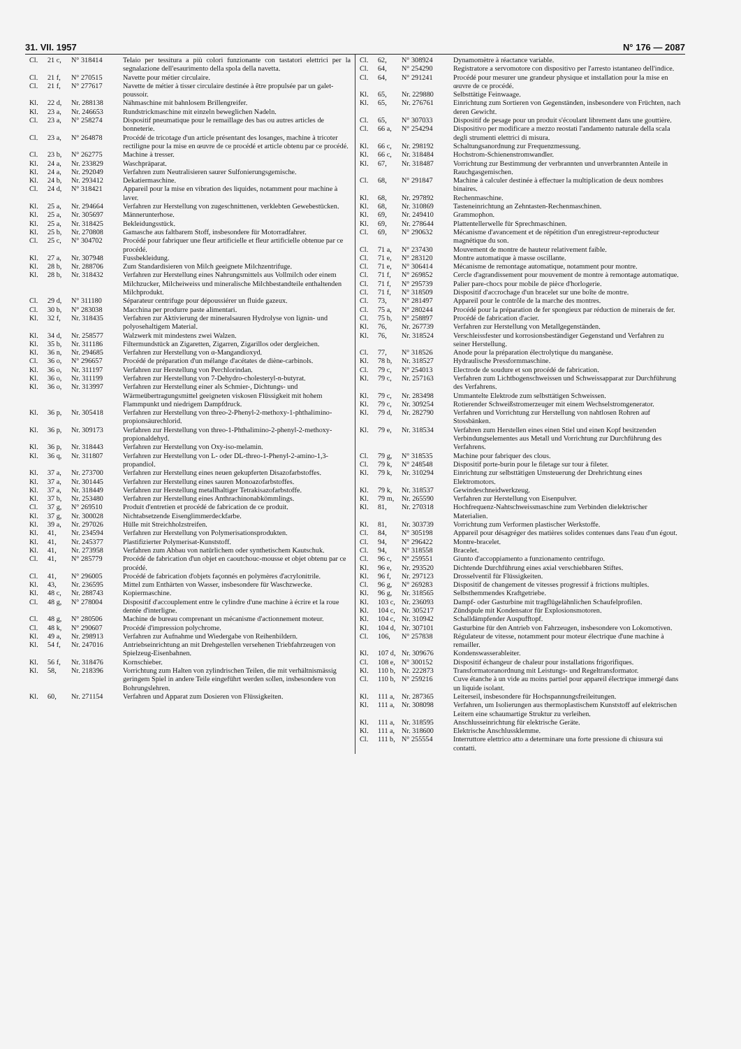31. VII. 1957 N° 176 — 2087
| Cl. | 21 c, | N° 318414 | Telaio per tessitura a più colori funzionante con tastatori elettrici per la segnalazione dell'esaurimento della spola della navetta. |
| Cl. | 21 f, | N° 270515 | Navette pour métier circulaire. |
| Cl. | 21 f, | N° 277617 | Navette de métier à tisser circulaire destinée à être propulsée par un galet-poussoir. |
| Kl. | 22 d, | Nr. 288138 | Nähmaschine mit bahnlosem Brillengreifer. |
| Kl. | 23 a, | Nr. 246653 | Rundstrickmaschine mit einzeln beweglichen Nadeln. |
| Cl. | 23 a, | N° 258274 | Dispositif pneumatique pour le remaillage des bas ou autres articles de bonneterie. |
| Cl. | 23 a, | N° 264878 | Procédé de tricotage d'un article présentant des losanges, machine à tricoter rectiligne pour la mise en œuvre de ce procédé et article obtenu par ce procédé. |
| Cl. | 23 b, | N° 262775 | Machine à tresser. |
| Kl. | 24 a, | Nr. 233829 | Waschpräparat. |
| Kl. | 24 a, | Nr. 292049 | Verfahren zum Neutralisieren saurer Sulfonierungsgemische. |
| Kl. | 24 b, | Nr. 293412 | Dekatiermaschine. |
| Cl. | 24 d, | N° 318421 | Appareil pour la mise en vibration des liquides, notamment pour machine à laver. |
| Kl. | 25 a, | Nr. 294664 | Verfahren zur Herstellung von zugeschnittenen, verklebten Gewebestücken. |
| Kl. | 25 a, | Nr. 305697 | Männerunterhose. |
| Kl. | 25 a, | Nr. 318425 | Bekleidungsstück. |
| Kl. | 25 b, | Nr. 270808 | Gamasche aus faltbarem Stoff, insbesondere für Motorradfahrer. |
| Cl. | 25 c, | N° 304702 | Procédé pour fabriquer une fleur artificielle et fleur artificielle obtenue par ce procédé. |
| Kl. | 27 a, | Nr. 307948 | Fussbekleidung. |
| Kl. | 28 b, | Nr. 288706 | Zum Standardisieren von Milch geeignete Milchzentrifuge. |
| Kl. | 28 b, | Nr. 318432 | Verfahren zur Herstellung eines Nahrungsmittels aus Vollmilch oder einem Milchzucker, Milcheiweiss und mineralische Milchbestandteile enthaltenden Milchprodukt. |
| Cl. | 29 d, | N° 311180 | Séparateur centrifuge pour dépoussiérer un fluide gazeux. |
| Cl. | 30 b, | N° 283038 | Macchina per produrre paste alimentari. |
| Kl. | 32 f, | Nr. 318435 | Verfahren zur Aktivierung der mineralsauren Hydrolyse von lignin- und polyosehaltigem Material. |
| Kl. | 34 d, | Nr. 258577 | Walzwerk mit mindestens zwei Walzen. |
| Kl. | 35 b, | Nr. 311186 | Filtermundstück an Zigaretten, Zigarren, Zigarillos oder dergleichen. |
| Kl. | 36 n, | Nr. 294685 | Verfahren zur Herstellung von α-Mangandioxyd. |
| Cl. | 36 o, | N° 296657 | Procédé de préparation d'un mélange d'acétates de diène-carbinols. |
| Kl. | 36 o, | Nr. 311197 | Verfahren zur Herstellung von Perchlorindan. |
| Kl. | 36 o, | Nr. 311199 | Verfahren zur Herstellung von 7-Dehydro-cholesteryl-n-butyrat. |
| Kl. | 36 o, | Nr. 313997 | Verfahren zur Herstellung einer als Schmier-, Dichtungs- und Wärmeübertragungsmittel geeigneten viskosen Flüssigkeit mit hohem Flammpunkt und niedrigem Dampfdruck. |
| Kl. | 36 p, | Nr. 305418 | Verfahren zur Herstellung von threo-2-Phenyl-2-methoxy-1-phthalimino-propionsäurechlorid. |
| Kl. | 36 p, | Nr. 309173 | Verfahren zur Herstellung von threo-1-Phthalimino-2-phenyl-2-methoxy-propionaldehyd. |
| Kl. | 36 p, | Nr. 318443 | Verfahren zur Herstellung von Oxy-iso-melamin. |
| Kl. | 36 q, | Nr. 311807 | Verfahren zur Herstellung von L- oder DL-threo-1-Phenyl-2-amino-1,3-propandiol. |
| Kl. | 37 a, | Nr. 273700 | Verfahren zur Herstellung eines neuen gekupferten Disazofarbstoffes. |
| Kl. | 37 a, | Nr. 301445 | Verfahren zur Herstellung eines sauren Monoazofarbstoffes. |
| Kl. | 37 a, | Nr. 318449 | Verfahren zur Herstellung metallhaltiger Tetrakisazofarbstoffe. |
| Kl. | 37 b, | Nr. 253480 | Verfahren zur Herstellung eines Anthrachinonabkömmlings. |
| Cl. | 37 g, | N° 269510 | Produit d'entretien et procédé de fabrication de ce produit. |
| Kl. | 37 g, | Nr. 300028 | Nichtabsetzende Eisenglimmerdeckfarbe. |
| Kl. | 39 a, | Nr. 297026 | Hülle mit Streichholzstreifen. |
| Kl. | 41, | Nr. 234594 | Verfahren zur Herstellung von Polymerisationsprodukten. |
| Kl. | 41, | Nr. 245377 | Plastifizierter Polymerisat-Kunststoff. |
| Kl. | 41, | Nr. 273958 | Verfahren zum Abbau von natürlichem oder synthetischem Kautschuk. |
| Cl. | 41, | N° 285779 | Procédé de fabrication d'un objet en caoutchouc-mousse et objet obtenu par ce procédé. |
| Cl. | 41, | N° 296005 | Procédé de fabrication d'objets façonnés en polymères d'acrylonitrile. |
| Kl. | 43, | Nr. 236595 | Mittel zum Enthärten von Wasser, insbesondere für Waschzwecke. |
| Kl. | 48 c, | Nr. 288743 | Kopiermaschine. |
| Cl. | 48 g, | N° 278004 | Dispositif d'accouplement entre le cylindre d'une machine à écrire et la roue dentée d'interligne. |
| Cl. | 48 g, | N° 280506 | Machine de bureau comprenant un mécanisme d'actionnement moteur. |
| Cl. | 48 k, | N° 290607 | Procédé d'impression polychrome. |
| Kl. | 49 a, | Nr. 298913 | Verfahren zur Aufnahme und Wiedergabe von Reihenbildern. |
| Kl. | 54 f, | Nr. 247016 | Antriebseinrichtung an mit Drehgestellen versehenen Triebfahrzeugen von Spielzeug-Eisenbahnen. |
| Kl. | 56 f, | Nr. 318476 | Kornschieber. |
| Kl. | 58, | Nr. 218396 | Vorrichtung zum Halten von zylindrischen Teilen, die mit verhältnismässig geringem Spiel in andere Teile eingeführt werden sollen, insbesondere von Bohrungslehren. |
| Kl. | 60, | Nr. 271154 | Verfahren und Apparat zum Dosieren von Flüssigkeiten. |
| Cl. | 62, | N° 308924 | Dynamomètre à réactance variable. |
| Cl. | 64, | N° 254290 | Registratore a servomotore con dispositivo per l'arresto istantaneo dell'indice. |
| Cl. | 64, | N° 291241 | Procédé pour mesurer une grandeur physique et installation pour la mise en œuvre de ce procédé. |
| Kl. | 65, | Nr. 229880 | Selbsttätige Feinwaage. |
| Kl. | 65, | Nr. 276761 | Einrichtung zum Sortieren von Gegenständen, insbesondere von Früchten, nach deren Gewicht. |
| Cl. | 65, | N° 307033 | Dispositif de pesage pour un produit s'écoulant librement dans une gouttière. |
| Cl. | 66 a, | N° 254294 | Dispositivo per modificare a mezzo reostati l'andamento naturale della scala degli strumenti elettrici di misura. |
| Kl. | 66 c, | Nr. 298192 | Schaltungsanordnung zur Frequenzmessung. |
| Kl. | 66 c, | Nr. 318484 | Hochstrom-Schienenstromwandler. |
| Kl. | 67, | Nr. 318487 | Vorrichtung zur Bestimmung der verbrannten und unverbrannten Anteile in Rauchgasgemischen. |
| Cl. | 68, | N° 291847 | Machine à calculer destinée à effectuer la multiplication de deux nombres binaires. |
| Kl. | 68, | Nr. 297892 | Rechenmaschine. |
| Kl. | 68, | Nr. 310869 | Tasteneinrichtung an Zehntasten-Rechenmaschinen. |
| Kl. | 69, | Nr. 249410 | Grammophon. |
| Kl. | 69, | Nr. 278644 | Plattentellerwelle für Sprechmaschinen. |
| Cl. | 69, | N° 290632 | Mécanisme d'avancement et de répétition d'un enregistreur-reproducteur magnétique du son. |
| Cl. | 71 a, | N° 237430 | Mouvement de montre de hauteur relativement faible. |
| Cl. | 71 e, | N° 283120 | Montre automatique à masse oscillante. |
| Cl. | 71 e, | N° 306414 | Mécanisme de remontage automatique, notamment pour montre. |
| Cl. | 71 f, | N° 269852 | Cercle d'agrandissement pour mouvement de montre à remontage automatique. |
| Cl. | 71 f, | N° 295739 | Palier pare-chocs pour mobile de pièce d'horlogerie. |
| Cl. | 71 f, | N° 318509 | Dispositif d'accrochage d'un bracelet sur une boîte de montre. |
| Cl. | 73, | N° 281497 | Appareil pour le contrôle de la marche des montres. |
| Cl. | 75 a, | N° 280244 | Procédé pour la préparation de fer spongieux par réduction de minerais de fer. |
| Cl. | 75 b, | N° 258897 | Procédé de fabrication d'acier. |
| Kl. | 76, | Nr. 267739 | Verfahren zur Herstellung von Metallgegenständen. |
| Kl. | 76, | Nr. 318524 | Verschleissfester und korrosionsbeständiger Gegenstand und Verfahren zu seiner Herstellung. |
| Cl. | 77, | N° 318526 | Anode pour la préparation électrolytique du manganèse. |
| Kl. | 78 b, | Nr. 318527 | Hydraulische Pressformmaschine. |
| Cl. | 79 c, | N° 254013 | Electrode de soudure et son procédé de fabrication. |
| Kl. | 79 c, | Nr. 257163 | Verfahren zum Lichtbogenschweissen und Schweissapparat zur Durchführung des Verfahrens. |
| Kl. | 79 c, | Nr. 283498 | Ummantelte Elektrode zum selbsttätigen Schweissen. |
| Kl. | 79 c, | Nr. 309254 | Rotierender Schweißstromerzeuger mit einem Wechselstromgenerator. |
| Kl. | 79 d, | Nr. 282790 | Verfahren und Vorrichtung zur Herstellung von nahtlosen Rohren auf Stossbänken. |
| Kl. | 79 e, | Nr. 318534 | Verfahren zum Herstellen eines einen Stiel und einen Kopf besitzenden Verbindungselementes aus Metall und Vorrichtung zur Durchführung des Verfahrens. |
| Cl. | 79 g, | N° 318535 | Machine pour fabriquer des clous. |
| Cl. | 79 k, | N° 248548 | Dispositif porte-burin pour le filetage sur tour à fileter. |
| Kl. | 79 k, | Nr. 310294 | Einrichtung zur selbsttätigen Umsteuerung der Drehrichtung eines Elektromotors. |
| Kl. | 79 k, | Nr. 318537 | Gewindeschneidwerkzeug. |
| Kl. | 79 m, | Nr. 265590 | Verfahren zur Herstellung von Eisenpulver. |
| Kl. | 81, | Nr. 270318 | Hochfrequenz-Nahtschweissmaschine zum Verbinden dielektrischer Materialien. |
| Kl. | 81, | Nr. 303739 | Vorrichtung zum Verformen plastischer Werkstoffe. |
| Cl. | 84, | N° 305198 | Appareil pour désagréger des matières solides contenues dans l'eau d'un égout. |
| Cl. | 94, | N° 296422 | Montre-bracelet. |
| Cl. | 94, | N° 318558 | Bracelet. |
| Cl. | 96 c, | N° 259551 | Giunto d'accoppiamento a funzionamento centrifugo. |
| Kl. | 96 e, | Nr. 293520 | Dichtende Durchführung eines axial verschiebbaren Stiftes. |
| Kl. | 96 f, | Nr. 297123 | Drosselventil für Flüssigkeiten. |
| Cl. | 96 g, | N° 269283 | Dispositif de changement de vitesses progressif à frictions multiples. |
| Kl. | 96 g, | Nr. 318565 | Selbsthemmendes Kraftgetriebe. |
| Kl. | 103 c, | Nr. 236093 | Dampf- oder Gasturbine mit tragflügelähnlichen Schaufelprofilen. |
| Kl. | 104 c, | Nr. 305217 | Zündspule mit Kondensator für Explosionsmotoren. |
| Kl. | 104 c, | Nr. 310942 | Schalldämpfender Auspufftopf. |
| Kl. | 104 d, | Nr. 307101 | Gasturbine für den Antrieb von Fahrzeugen, insbesondere von Lokomotiven. |
| Cl. | 106, | N° 257838 | Régulateur de vitesse, notamment pour moteur électrique d'une machine à remailler. |
| Kl. | 107 d, | Nr. 309676 | Kondenswasserableiter. |
| Cl. | 108 e, | N° 300152 | Dispositif échangeur de chaleur pour installations frigorifiques. |
| Kl. | 110 b, | Nr. 222873 | Transformatoranordnung mit Leistungs- und Regeltransformator. |
| Cl. | 110 b, | N° 259216 | Cuve étanche à un vide au moins partiel pour appareil électrique immergé dans un liquide isolant. |
| Kl. | 111 a, | Nr. 287365 | Leiterseil, insbesondere für Hochspannungsfreileitungen. |
| Kl. | 111 a, | Nr. 308098 | Verfahren, um Isolierungen aus thermoplastischem Kunststoff auf elektrischen Leitern eine schaumartige Struktur zu verleihen. |
| Kl. | 111 a, | Nr. 318595 | Anschlusseinrichtung für elektrische Geräte. |
| Kl. | 111 a, | Nr. 318600 | Elektrische Anschlussklemme. |
| Cl. | 111 b, | N° 255554 | Interruttore elettrico atto a determinare una forte pressione di chiusura sui contatti. |